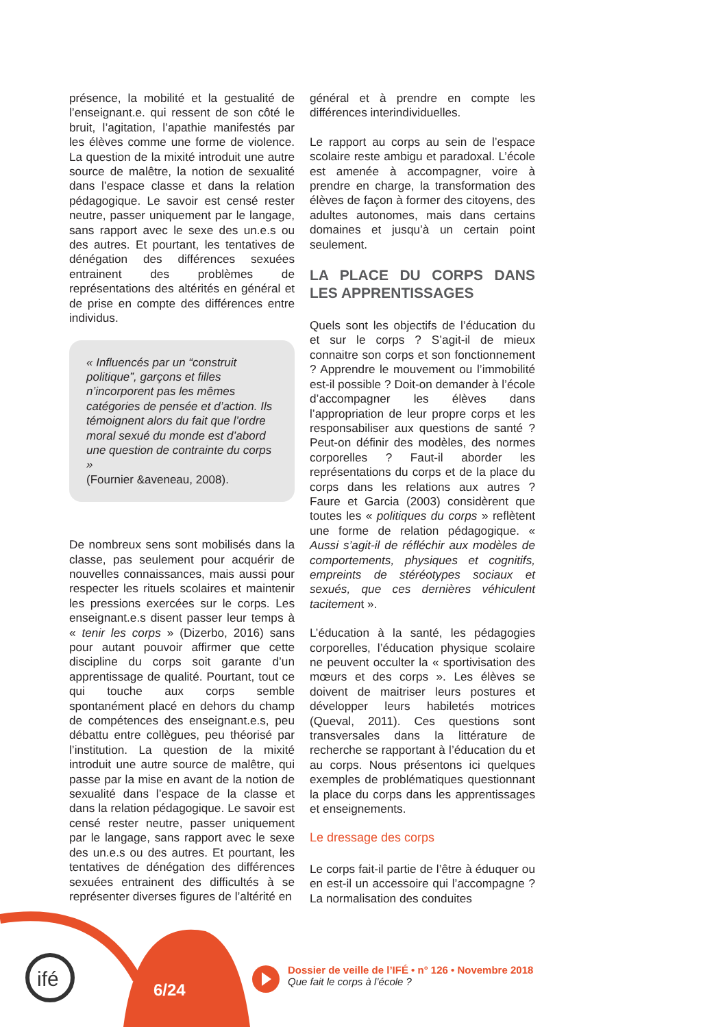ifé
présence, la mobilité et la gestualité de l’enseignant.e. qui ressent de son côté le bruit, l’agitation, l’apathie manifestés par les élèves comme une forme de violence. La question de la mixité introduit une autre source de malêtre, la notion de sexualité dans l’espace classe et dans la relation pédagogique. Le savoir est censé rester neutre, passer uniquement par le langage, sans rapport avec le sexe des un.e.s ou des autres. Et pourtant, les tentatives de dénégation des différences sexuées entrainent des problèmes de représentations des altérités en général et de prise en compte des différences entre individus.
« Influencés par un “construit politique”, garçons et filles n’incorporent pas les mêmes catégories de pensée et d’action. Ils témoignent alors du fait que l’ordre moral sexué du monde est d’abord une question de contrainte du corps »
(Fournier &aveneau, 2008).
De nombreux sens sont mobilisés dans la classe, pas seulement pour acquérir de nouvelles connaissances, mais aussi pour respecter les rituels scolaires et maintenir les pressions exercées sur le corps. Les enseignant.e.s disent passer leur temps à « tenir les corps » (Dizerbo, 2016) sans pour autant pouvoir affirmer que cette discipline du corps soit garante d’un apprentissage de qualité. Pourtant, tout ce qui touche aux corps semble spontanément placé en dehors du champ de compétences des enseignant.e.s, peu débattu entre collègues, peu théorisé par l’institution. La question de la mixité introduit une autre source de malêtre, qui passe par la mise en avant de la notion de sexualité dans l’espace de la classe et dans la relation pédagogique. Le savoir est censé rester neutre, passer uniquement par le langage, sans rapport avec le sexe des un.e.s ou des autres. Et pourtant, les tentatives de dénégation des différences sexuées entrainent des difficultés à se représenter diverses figures de l’altérité en
général et à prendre en compte les différences interindividuelles.
Le rapport au corps au sein de l’espace scolaire reste ambigu et paradoxal. L’école est amenée à accompagner, voire à prendre en charge, la transformation des élèves de façon à former des citoyens, des adultes autonomes, mais dans certains domaines et jusqu’à un certain point seulement.
LA PLACE DU CORPS DANS LES APPRENTISSAGES
Quels sont les objectifs de l’éducation du et sur le corps ? S’agit-il de mieux connaitre son corps et son fonctionnement ? Apprendre le mouvement ou l’immobilité est-il possible ? Doit-on demander à l’école d’accompagner les élèves dans l’appropriation de leur propre corps et les responsabiliser aux questions de santé ? Peut-on définir des modèles, des normes corporelles ? Faut-il aborder les représentations du corps et de la place du corps dans les relations aux autres ? Faure et Garcia (2003) considèrent que toutes les « politiques du corps » reflètent une forme de relation pédagogique. « Aussi s’agit-il de réfléchir aux modèles de comportements, physiques et cognitifs, empreints de stéréotypes sociaux et sexués, que ces dernières véhiculent tacitement ».
L’éducation à la santé, les pédagogies corporelles, l’éducation physique scolaire ne peuvent occulter la « sportivisation des mœurs et des corps ». Les élèves se doivent de maitriser leurs postures et développer leurs habiletés motrices (Queval, 2011). Ces questions sont transversales dans la littérature de recherche se rapportant à l’éducation du et au corps. Nous présentons ici quelques exemples de problématiques questionnant la place du corps dans les apprentissages et enseignements.
Le dressage des corps
Le corps fait-il partie de l’être à éduquer ou en est-il un accessoire qui l’accompagne ? La normalisation des conduites
6/24
Dossier de veille de l’IFÉ • n° 126 • Novembre 2018
Que fait le corps à l’école ?